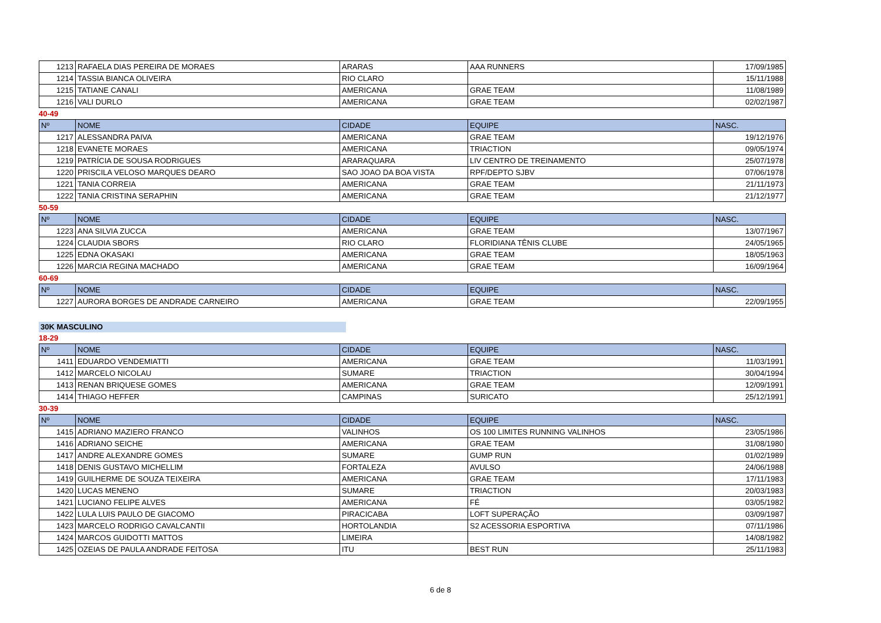| 1213 | RAFAELA DIAS PEREIRA DE MORAES | ARARAS | AAA RUNNERS | 17/09/1985 |
| 1214 | TASSIA BIANCA OLIVEIRA | RIO CLARO | | 15/11/1988 |
| 1215 | TATIANE CANALI | AMERICANA | GRAE TEAM | 11/08/1989 |
| 1216 | VALI DURLO | AMERICANA | GRAE TEAM | 02/02/1987 |
40-49
| Nº | NOME | CIDADE | EQUIPE | NASC. |
| --- | --- | --- | --- | --- |
| 1217 | ALESSANDRA PAIVA | AMERICANA | GRAE TEAM | 19/12/1976 |
| 1218 | EVANETE MORAES | AMERICANA | TRIACTION | 09/05/1974 |
| 1219 | PATRÍCIA DE SOUSA RODRIGUES | ARARAQUARA | LIV CENTRO DE TREINAMENTO | 25/07/1978 |
| 1220 | PRISCILA VELOSO MARQUES DEARO | SAO JOAO DA BOA VISTA | RPF/DEPTO SJBV | 07/06/1978 |
| 1221 | TANIA CORREIA | AMERICANA | GRAE TEAM | 21/11/1973 |
| 1222 | TANIA CRISTINA SERAPHIN | AMERICANA | GRAE TEAM | 21/12/1977 |
50-59
| Nº | NOME | CIDADE | EQUIPE | NASC. |
| --- | --- | --- | --- | --- |
| 1223 | ANA SILVIA ZUCCA | AMERICANA | GRAE TEAM | 13/07/1967 |
| 1224 | CLAUDIA SBORS | RIO CLARO | FLORIDIANA TÊNIS CLUBE | 24/05/1965 |
| 1225 | EDNA OKASAKI | AMERICANA | GRAE TEAM | 18/05/1963 |
| 1226 | MARCIA REGINA MACHADO | AMERICANA | GRAE TEAM | 16/09/1964 |
60-69
| Nº | NOME | CIDADE | EQUIPE | NASC. |
| --- | --- | --- | --- | --- |
| 1227 | AURORA BORGES DE ANDRADE CARNEIRO | AMERICANA | GRAE TEAM | 22/09/1955 |
30K MASCULINO
18-29
| Nº | NOME | CIDADE | EQUIPE | NASC. |
| --- | --- | --- | --- | --- |
| 1411 | EDUARDO VENDEMIATTI | AMERICANA | GRAE TEAM | 11/03/1991 |
| 1412 | MARCELO NICOLAU | SUMARE | TRIACTION | 30/04/1994 |
| 1413 | RENAN BRIQUESE GOMES | AMERICANA | GRAE TEAM | 12/09/1991 |
| 1414 | THIAGO HEFFER | CAMPINAS | SURICATO | 25/12/1991 |
30-39
| Nº | NOME | CIDADE | EQUIPE | NASC. |
| --- | --- | --- | --- | --- |
| 1415 | ADRIANO MAZIERO FRANCO | VALINHOS | OS 100 LIMITES RUNNING VALINHOS | 23/05/1986 |
| 1416 | ADRIANO SEICHE | AMERICANA | GRAE TEAM | 31/08/1980 |
| 1417 | ANDRE ALEXANDRE GOMES | SUMARE | GUMP RUN | 01/02/1989 |
| 1418 | DENIS GUSTAVO MICHELLIM | FORTALEZA | AVULSO | 24/06/1988 |
| 1419 | GUILHERME DE SOUZA TEIXEIRA | AMERICANA | GRAE TEAM | 17/11/1983 |
| 1420 | LUCAS MENENO | SUMARE | TRIACTION | 20/03/1983 |
| 1421 | LUCIANO FELIPE ALVES | AMERICANA | FÉ | 03/05/1982 |
| 1422 | LULA LUIS PAULO DE GIACOMO | PIRACICABA | LOFT SUPERAÇÃO | 03/09/1987 |
| 1423 | MARCELO RODRIGO CAVALCANTII | HORTOLANDIA | S2 ACESSORIA ESPORTIVA | 07/11/1986 |
| 1424 | MARCOS GUIDOTTI MATTOS | LIMEIRA | | 14/08/1982 |
| 1425 | OZEIAS DE PAULA ANDRADE FEITOSA | ITU | BEST RUN | 25/11/1983 |
6 de 8